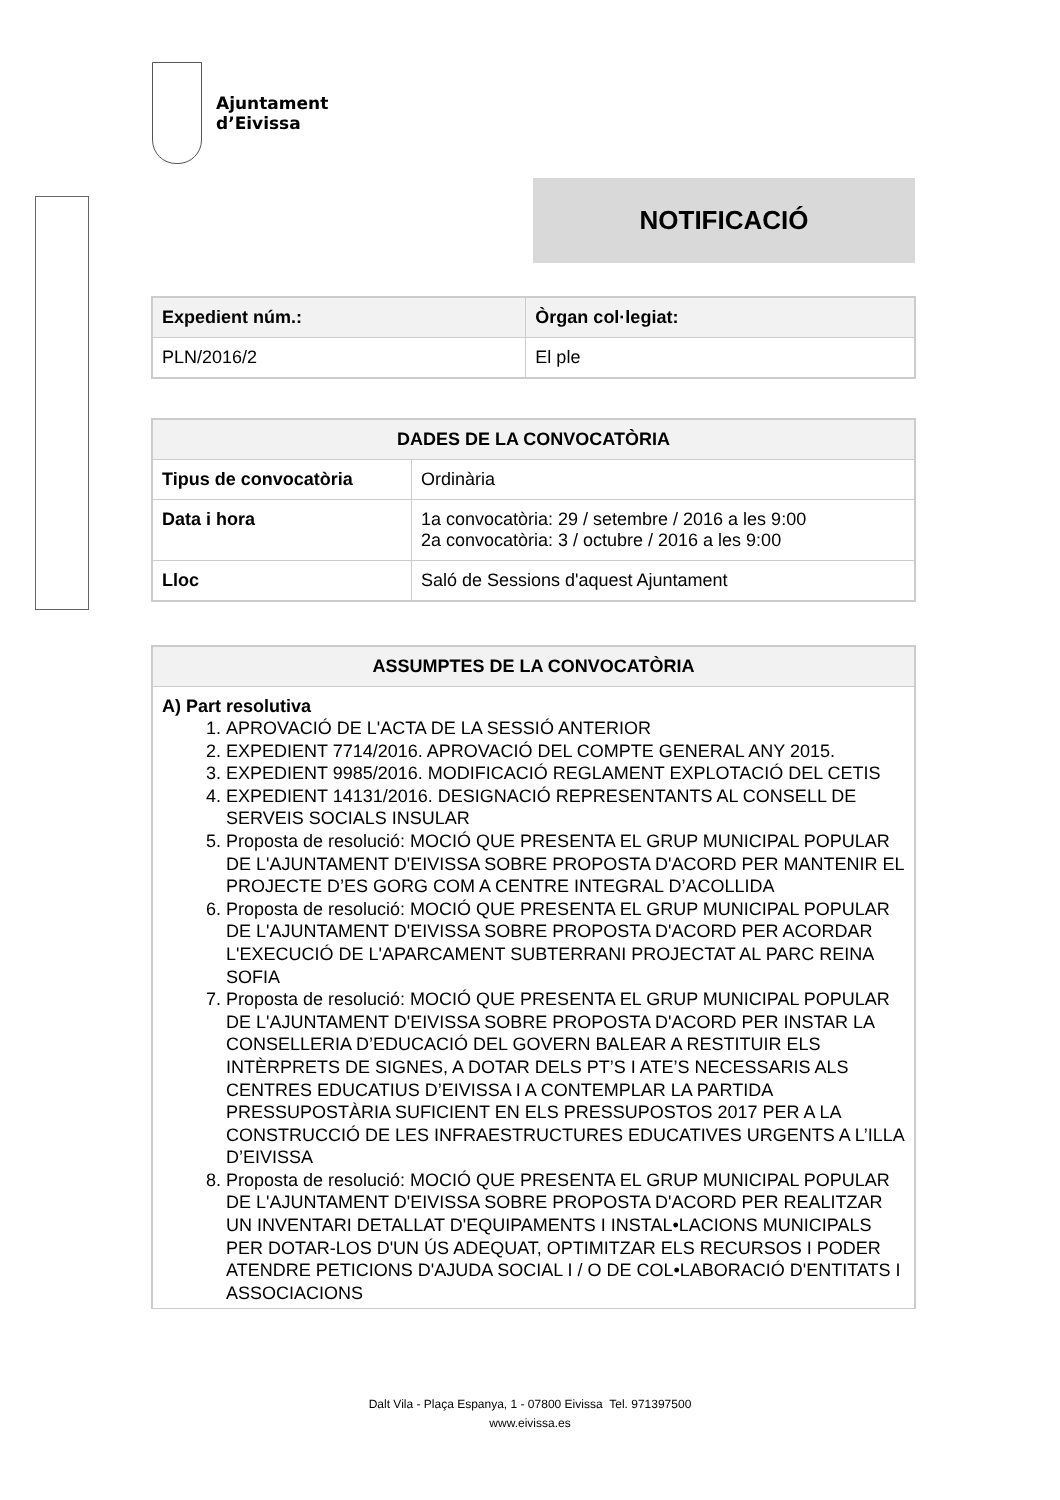Ajuntament
d’Eivissa
NOTIFICACIÓ
| Expedient núm.: | Òrgan col·legiat: |
| --- | --- |
| PLN/2016/2 | El ple |
| DADES DE LA CONVOCATÒRIA | |
| --- | --- |
| Tipus de convocatòria | Ordinària |
| Data i hora | 1a convocatòria: 29 / setembre / 2016 a les 9:00 2a convocatòria: 3 / octubre / 2016 a les 9:00 |
| Lloc | Saló de Sessions d'aquest Ajuntament |
| ASSUMPTES DE LA CONVOCATÒRIA |
| --- |
| A) Part resolutiva 1. APROVACIÓ DE L'ACTA DE LA SESSIÓ ANTERIOR 2. EXPEDIENT 7714/2016. APROVACIÓ DEL COMPTE GENERAL ANY 2015. 3. EXPEDIENT 9985/2016. MODIFICACIÓ REGLAMENT EXPLOTACIÓ DEL CETIS 4. EXPEDIENT 14131/2016. DESIGNACIÓ REPRESENTANTS AL CONSELL DE SERVEIS SOCIALS INSULAR 5. Proposta de resolució: MOCIÓ QUE PRESENTA EL GRUP MUNICIPAL POPULAR DE L'AJUNTAMENT D'EIVISSA SOBRE PROPOSTA D'ACORD PER MANTENIR EL PROJECTE D’ES GORG COM A CENTRE INTEGRAL D’ACOLLIDA 6. Proposta de resolució: MOCIÓ QUE PRESENTA EL GRUP MUNICIPAL POPULAR DE L'AJUNTAMENT D'EIVISSA SOBRE PROPOSTA D'ACORD PER ACORDAR L'EXECUCIÓ DE L'APARCAMENT SUBTERRANI PROJECTAT AL PARC REINA SOFIA 7. Proposta de resolució: MOCIÓ QUE PRESENTA EL GRUP MUNICIPAL POPULAR DE L'AJUNTAMENT D'EIVISSA SOBRE PROPOSTA D'ACORD PER INSTAR LA CONSELLERIA D’EDUCACIÓ DEL GOVERN BALEAR A RESTITUIR ELS INTÈRPRETS DE SIGNES, A DOTAR DELS PT’S I ATE’S NECESSARIS ALS CENTRES EDUCATIUS D’EIVISSA I A CONTEMPLAR LA PARTIDA PRESSUPOSTÀRIA SUFICIENT EN ELS PRESSUPOSTOS 2017 PER A LA CONSTRUCCIÓ DE LES INFRAESTRUCTURES EDUCATIVES URGENTS A L’ILLA D’EIVISSA 8. Proposta de resolució: MOCIÓ QUE PRESENTA EL GRUP MUNICIPAL POPULAR DE L'AJUNTAMENT D'EIVISSA SOBRE PROPOSTA D'ACORD PER REALITZAR UN INVENTARI DETALLAT D'EQUIPAMENTS I INSTAL•LACIONS MUNICIPALS PER DOTAR-LOS D'UN ÚS ADEQUAT, OPTIMITZAR ELS RECURSOS I PODER ATENDRE PETICIONS D'AJUDA SOCIAL I / O DE COL•LABORACIÓ D'ENTITATS I ASSOCIACIONS |
Dalt Vila - Plaça Espanya, 1 - 07800 Eivissa Tel. 971397500
www.eivissa.es